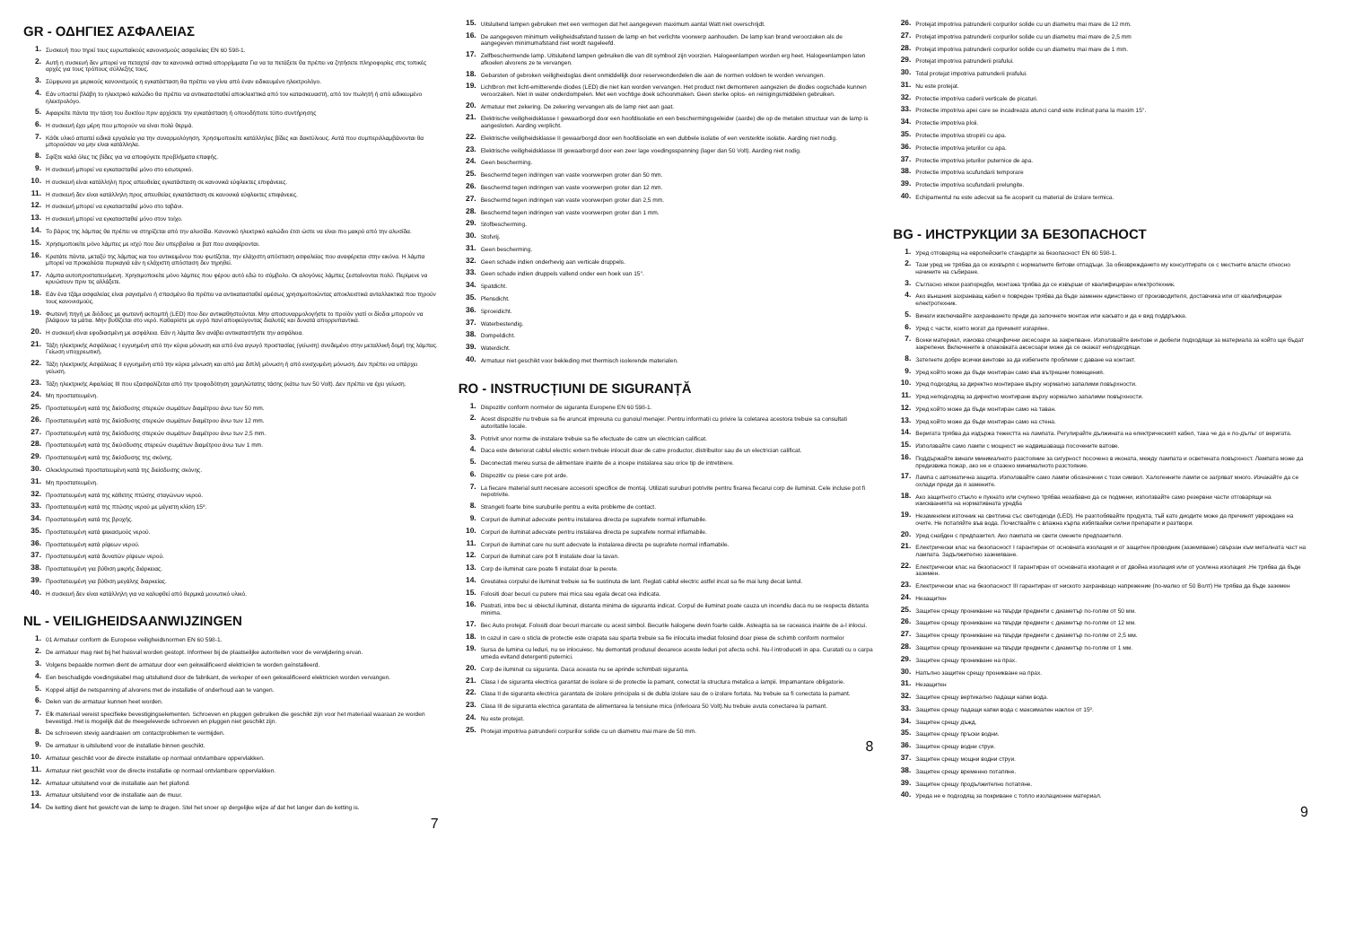GR - ΟΔΗΓΙΕΣ ΑΣΦΑΛΕΙΑΣ
1. Συσκευή που τηρεί τους ευρωπαϊκούς κανονισμούς ασφαλείας EN 60 598-1.
2. Αυτή η συσκευή δεν μπορεί να πεταχτεί σαν τα κανονικά αστικά απορρίμματα Για να τα πετάξετε θα πρέπει να ζητήσετε πληροφορίες στις τοπικές αρχές για τους τρόπους σύλλεξης τους.
3. Σύμφωνα με μερικούς κανονισμούς η εγκατάσταση θα πρέπει να γίνει από έναν ειδικευμένο ηλεκτρολόγο.
4. Εάν υποστεί βλάβη το ηλεκτρικό καλώδιο θα πρέπει να αντικατασταθεί αποκλειστικά από τον κατασκευαστή, από τον πωλητή ή από ειδικευμένο ηλεκτρολόγο.
5. Αφαιρείτε πάντα την τάση του δυκτίου πριν αρχίσετε την εγκατάσταση ή οποιοδήποτε τύπο συντήρησης
6. Η συσκευή έχει μέρη που μπορούν να είναι πολύ θερμά.
7. Κάθε υλικό απαιτεί ειδικά εργαλεία για την συναρμολόγηση. Χρησιμοποιείτε κατάλληλες βίδες και δακτύλιους. Αυτά που συμπεριλλαμβάνονται θα μπορούσαν να μην είναι κατάλληλα.
8. Σφίξτε καλά όλες τις βίδες για να αποφύγετε προβλήματα επαφής.
9. Η συσκευή μπορεί να εγκατασταθεί μόνο στο εσωτερικό.
10. Η συσκευή είναι κατάλληλη προς απευθείας εγκατάσταση σε κανονικά εύφλεκτες επιφάνειες.
11. Η συσκευή δεν είναι κατάλληλη προς απευθείας εγκατάσταση σε κανονικά εύφλεκτες επιφάνειες.
12. Η συσκευή μπορεί να εγκατασταθεί μόνο στο ταβάνι.
13. Η συσκευή μπορεί να εγκατασταθεί μόνο στον τοίχο.
14. Το βάρος της λάμπας θα πρέπει να στηρίζεται από την αλυσίδα. Κανονικό ηλεκτρικό καλώδιο έτσι ώστε να είναι πιο μακρύ από την αλυσίδα.
15. Χρησιμοποιείτε μόνο λάμπες με ισχύ που δεν υπερβαίνει οι βατ που αναφέρονται.
16. Κρατάτε πάντα, μεταξύ της λάμπας και του αντικειμένου που φωτίζεται, την ελάχιστη απόσταση ασφαλείας που αναφέρεται στην εικόνα. Η λάμπα μπορεί να προκαλέσει πυρκαγιά εάν η ελάχιστη απόσταση δεν τηρηθεί.
17. Λάμπα αυτοπροστατευόμενη. Χρησιμοποιείτε μόνο λάμπες που φέρου αυτό εδώ το σύμβολο. Οι αλογόνες λάμπες ζεσταίνονται πολύ. Περίμενε να κρυώσουν πριν τις αλλάξετε.
18. Εάν ένα τζάμι ασφαλείας είναι ραγισμένο ή σπασμένο θα πρέπει να αντικατασταθεί αμέσως χρησιμοποιώντας αποκλειστικά ανταλλακτικά που τηρούν τους κανονισμούς.
19. Φωτεινή πηγή με διόδους με φωτεινή εκπομπή (LED) που δεν αντικαθηστούνται. Μην αποσυναρμολογήστε το προϊόν γιατί οι δίοδοι μπορούν να βλάψουν τα μάτια. Μην βυθίζεται στο νερό. Καθαρίστε με υγρό πανί αποφεύγοντας διαλυτές και δυνατά απορρυπαντικά.
20. Η συσκευή είναι εφοδιασμένη με ασφάλεια. Εάν η λάμπα δεν ανάβει αντικαταστήστε την ασφάλεια.
21. Τάξη ηλεκτρικής Ασφάλειας I εγγυημένη από την κύρια μόνωση και από ένα αγωγό προστασίας (γείωση) συνδεμένο στην μεταλλική δομή της λάμπας. Γείωση υποχρεωτική.
22. Τάξη ηλεκτρικής Ασφάλειας II εγγυημένη από την κύρια μόνωση και από μια διπλή μόνωση ή από ενισχυμένη μόνωση. Δεν πρέπει να υπάρχει γείωση.
23. Τάξη ηλεκτρικής Αφαλείας III που εξασφαλίζεται από την τροφοδότηση χαμηλώτατης τάσης (κάτω των 50 Volt). Δεν πρέπει να έχει γείωση.
24. Μη προστατευμένη.
25. Προστατευμένη κατά της διείσδυσης στερεών σωμάτων διαμέτρου άνω των 50 mm.
26. Προστατευμένη κατά της διείσδυσης στερεών σωμάτων διαμέτρου άνω των 12 mm.
27. Προστατευμένη κατά της διείσδυσης στερεών σωμάτων διαμέτρου άνω των 2,5 mm.
28. Προστατευμένη κατά της διεύσδυσης στερεών σωμάτων διαμέτρου άνω των 1 mm.
29. Προστατευμένη κατά της διείσδυσης της σκόνης.
30. Ολοκληρωτικά προστατευμένη κατά της διείσδυσης σκόνης.
31. Μη προστατευμένη.
32. Προστατευμένη κατά της κάθετης πτώσης σταγώνων νερού.
33. Προστατευμένη κατά της πτώσης νερού με μέγιστη κλίση 15º.
34. Προστατευμένη κατά της βροχής.
35. Προστατευμένη κατά ψεκασμούς νερού.
36. Προστατευμένη κατά ρίψεων νερού.
37. Προστατευμένη κατά δυνατών ρίψεων νερού.
38. Προστατευμένη για βύθιση μικρής διάρκειας.
39. Προστατευμένη για βύθιση μεγάλης διαρκείας.
40. Η συσκευή δεν είναι κατάλληλη για να καλυφθεί από θερμικά μονωτικό υλικό.
NL - VEILIGHEIDSAANWIJZINGEN
1. 01 Armatuur conform de Europese veiligheidsnormen EN 60 598-1.
2. De armatuur mag niet bij het huisvuil worden gestopt. Informeer bij de plaatselijke autoriteiten voor de verwijdering ervan.
3. Volgens bepaalde normen dient de armatuur door een gekwalificeerd elektricien te worden geïnstalleerd.
4. Een beschadigde voedingskabel mag uitsluitend door de fabrikant, de verkoper of een gekwalificeerd elektricien worden vervangen.
5. Koppel altijd de netspanning af alvorens met de installatie of onderhoud aan te vangen.
6. Delen van de armatuur kunnen heet worden.
7. Elk materiaal vereist specifieke bevestigingselementen. Schroeven en pluggen gebruiken die geschikt zijn voor het materiaal waaraan ze worden bevestigd. Het is mogelijk dat de meegeleverde schroeven en pluggen niet geschikt zijn.
8. De schroeven stevig aandraaien om contactproblemen te vermijden.
9. De armatuur is uitsluitend voor de installatie binnen geschikt.
10. Armatuur geschikt voor de directe installatie op normaal ontvlambare oppervlakken.
11. Armatuur niet geschikt voor de directe installatie op normaal ontvlambare oppervlakken.
12. Armatuur uitsluitend voor de installatie aan het plafond.
13. Armatuur uitsluitend voor de installatie aan de muur.
14. De ketting dient het gewicht van de lamp te dragen. Stel het snoer op dergelijke wijze af dat het langer dan de ketting is.
7
15. Uitsluitend lampen gebruiken met een vermogen dat het aangegeven maximum aantal Watt niet overschrijdt.
16. De aangegeven minimum veiligheidsafstand tussen de lamp en het verlichte voorwerp aanhouden. De lamp kan brand veroorzaken als de aangegeven minimumafstand niet wordt nageleefd.
17. Zelfbeschermende lamp. Uitsluitend lampen gebruiken die van dit symbool zijn voorzien. Halogeenlampen worden erg heet. Halogeenlampen laten afkoelen alvorens ze te vervangen.
18. Gebarsten of gebroken veiligheidsglas dient onmiddellijk door reserveonderdelen die aan de normen voldoen te worden vervangen.
19. Lichtbron met licht-emitterende diodes (LED) die niet kan worden vervangen. Het product niet demonteren aangezien de diodes oogschade kunnen veroorzaken. Niet in water onderdompelen. Met een vochtige doek schoonmaken. Geen sterke oplos- en reinigingsmiddelen gebruiken.
20. Armatuur met zekering. De zekering vervangen als de lamp niet aan gaat.
21. Elektrische veiligheidsklasse I gewaarborgd door een hoofdisolatie en een beschermingsgeleider (aarde) die op de metalen structuur van de lamp is aangesloten. Aarding verplicht.
22. Elektrische veiligheidsklasse II gewaarborgd door een hoofdisolatie en een dubbele isolatie of een versterkte isolatie. Aarding niet nodig.
23. Elektrische veiligheidsklasse III gewaarborgd door een zeer lage voedingsspanning (lager dan 50 Volt). Aarding niet nodig.
24. Geen bescherming.
25. Beschermd tegen indringen van vaste voorwerpen groter dan 50 mm.
26. Beschermd tegen indringen van vaste voorwerpen groter dan 12 mm.
27. Beschermd tegen indringen van vaste voorwerpen groter dan 2,5 mm.
28. Beschermd tegen indringen van vaste voorwerpen groter dan 1 mm.
29. Stofbescherming.
30. Stofvrij.
31. Geen bescherming.
32. Geen schade indien onderhevig aan verticale druppels.
33. Geen schade indien druppels vallend onder een hoek van 15°.
34. Spatdicht.
35. Plensdicht.
36. Sproeidicht.
37. Waterbestendig.
38. Dompeldicht.
39. Waterdicht.
40. Armatuur niet geschikt voor bekleding met thermisch isolerende materialen.
RO - INSTRUCȚIUNI DE SIGURANȚĂ
1. Dispozitiv conform normelor de siguranta Europene EN 60 598-1.
2. Acest dispozitiv nu trebuie sa fie aruncat impreuna cu gunoiul menajer. Pentru informatii cu privire la coletarea acestora trebuie sa consultati autoritatile locale.
3. Potrivit unor norme de instalare trebuie sa fie efectuate de catre un electrician calificat.
4. Daca este deteriorat cablul electric extern trebuie inlocuit doar de catre productor, distribuitor sau de un electrician calificat.
5. Deconectati mereu sursa de alimentare inainte de a incepe instalarea sau orice tip de intretinere.
6. Dispozitiv cu piese care pot arde.
7. La fiecare material sunt necesare accesorii specifice de montaj. Utilizati suruburi potrivite pentru fixarea fiecarui corp de iluminat. Cele incluse pot fi nepotrivite.
8. Strangeti foarte bine suruburile pentru a evita probleme de contact.
9. Corpuri de iluminat adecvate pentru instalarea directa pe suprafete normal inflamabile.
10. Corpuri de iluminat adecvate pentru instalarea directa pe suprafete normal inflamabile.
11. Corpuri de iluminat care nu sunt adecvate la instalarea directa pe suprafete normal inflamabile.
12. Corpuri de iluminat care pot fi instalate doar la tavan.
13. Corp de iluminat care poate fi instalat doar la perete.
14. Greutatea corpului de iluminat trebuie sa fie sustinuta de lant. Reglati cablul electric astfel incat sa fie mai lung decat lantul.
15. Folositi doar becuri cu putere mai mica sau egala decat cea indicata.
16. Pastrati, intre bec si obiectul iluminat, distanta minima de siguranta indicat. Corpul de iluminat poate cauza un incendiu daca nu se respecta distanta minima.
17. Bec Auto protejat. Folositi doar becuri marcate cu acest simbol. Becurile halogene devin foarte calde. Asteapta sa se raceasca inainte de a-l inlocui.
18. In cazul in care o sticla de protectie este crapata sau sparta trebuie sa fie inlocuita imediat folosind doar piese de schimb conform normelor
19. Sursa de lumina cu leduri, nu se inlocuiesc. Nu demontati produsul deoarece aceste leduri pot afecta ochii. Nu-l introduceti in apa. Curatati cu o carpa umeda evitand detergenti puternici.
20. Corp de iluminat cu siguranta. Daca aceasta nu se aprinde schimbati siguranta.
21. Clasa I de siguranta electrica garantat de isolare si de protectie la pamant, conectat la structura metalica a lampii. Impamantare obligatorie.
22. Clasa II de siguranta electrica garantata de izolare principala si de dubla izolare sau de o izolare fortata. Nu trebuie sa fi conectata la pamant.
23. Clasa III de siguranta electrica garantata de alimentarea la tensiune mica (inferioara 50 Volt).Nu trebuie avuta conectarea la pamant.
24. Nu este protejat.
25. Protejat impotriva patrunderii corpurilor solide cu un diametru mai mare de 50 mm.
8
26. Protejat impotriva patrunderii corpurilor solide cu un diametru mai mare de 12 mm.
27. Protejat impotriva patrunderii corpurilor solide cu un diametru mai mare de 2,5 mm
28. Protejat impotriva patrunderii corpurilor solide cu un diametru mai mare de 1 mm.
29. Protejat impotriva patrunderii prafului.
30. Total protejat impotriva patrunderii prafului.
31. Nu este protejat.
32. Protectie impotriva caderii verticale de picaturi.
33. Protectie impotriva apei care se incadreaza atunci cand este inclinat pana la maxim 15°.
34. Protectie impotriva ploii.
35. Protectie impotriva stropirii cu apa.
36. Protectie impotriva jeturilor cu apa.
37. Protectie impotriva jeturilor puternice de apa.
38. Protectie impotriva scufundarii temporare
39. Protectie impotriva scufundarii prelungite.
40. Echipamentul nu este adecvat sa fie acoperit cu material de izolare termica.
BG - ИНСТРУКЦИИ ЗА БЕЗОПАСНОСТ
1. Уред отговарящ на европейските стандарти за безопасност EN 60 598-1.
2. Тази уред не трябва да се изхвърля с нормалните битови отпадъци. За обезвреждането му консултирате се с местните власти относно начините на събиране.
3. Съгласно някои разпоредби, монтажа трябва да се извърши от квалифициран електротехник.
4. Ако външния захранващ кабел е повреден трябва да бъде заменен единствено от производителя, доставчика или от квалифициран електротехник.
5. Винаги изключвайте захранването преди да започнете монтаж или какъвто и да е вид поддръжка.
6. Уред с части, които могат да причинят изгаряне.
7. Всеки материал, изисква специфични аксесоари за закрепване. Използвайте винтове и дюбели подходящи за материала за който ще бъдат закрепени. Включените в опаковката аксесоари може да се окажат неподходящи.
8. Затегнете добре всички винтове за да избегнете проблеми с даване на контакт.
9. Уред който може да бъде монтиран само във вътрешни помещения.
10. Уред подходящ за директно монтиране върху нормално запалими повърхности.
11. Уред неподходящ за директно монтиране върху нормално запалими повърхности.
12. Уред който може да бъде монтиран само на таван.
13. Уред който може да бъде монтиран само на стена.
14. Веригата трябва да издържа тежестта на лампата. Регулирайте дължината на електрическият кабел, така че да е по-дълъг от веригата.
15. Използвайте само лампи с мощност не надвишаваща посочените ватове.
16. Поддържайте винаги минималното разстояние за сигурност посочено в иконата, между лампата и осветената повърхност. Лампата може да предизвика пожар, ако не е спазено минималното разстояние.
17. Лампа с автоматична защита. Използвайте само лампи обозначени с този символ. Халогенните лампи се загряват много. Изчакайте да се охлади преди да я замените.
18. Ако защитното стъкло е пукнато или счупено трябва незабавно да се подмени, използвайте само резервни части отговарящи на изискванията на нормативната уредба
19. Незаменяем източник на светлина със светодиоди (LED). Не разглобявайте продукта, тъй като диодите може да причинят увреждане на очите. Не потапяйте във вода. Почиствайте с влажна кърпа избягвайки силни препарати и разтвори.
20. Уред снабден с предпазител. Ако лампата не свети сменете предпазителя.
21. Електрически клас на безопасност I гарантиран от основната изолация и от защитен проводник (заземяване) свързан към металната част на лампата. Задължително заземяване.
22. Електрически клас на безопасност II гарантиран от основната изолация и от двойна изолация или от усилена изолация .Не трябва да бъде заземен.
23. Електрически клас на безопасност III гарантиран от ниското захранващо напрежение (по-малко от 50 Волт) Не трябва да бъде заземен
24. Незащитен
25. Защитен срещу проникване на твърди предмети с диаметър по-голям от 50 мм.
26. Защитен срещу проникване на твърди предмети с диаметър по-голям от 12 мм.
27. Защитен срещу проникване на твърди предмети с диаметър по-голям от 2,5 мм.
28. Защитен срещу проникване на твърди предмети с диаметър по-голям от 1 мм.
29. Защитен срещу проникване на прах.
30. Напълно защитен срещу проникване на прах.
31. Незащитен
32. Защитен срещу вертикално падащи капки вода.
33. Защитен срещу падащи капки вода с максимален наклон от 15º.
34. Защитен срещу дъжд.
35. Защитен срещу пръски водни.
36. Защитен срещу водни струи.
37. Защитен срещу мощни водни струи.
38. Защитен срещу временно потапяне.
39. Защитен срещу продължително потапяне.
40. Уреда не е подходящ за покриване с топло изолационен материал.
9